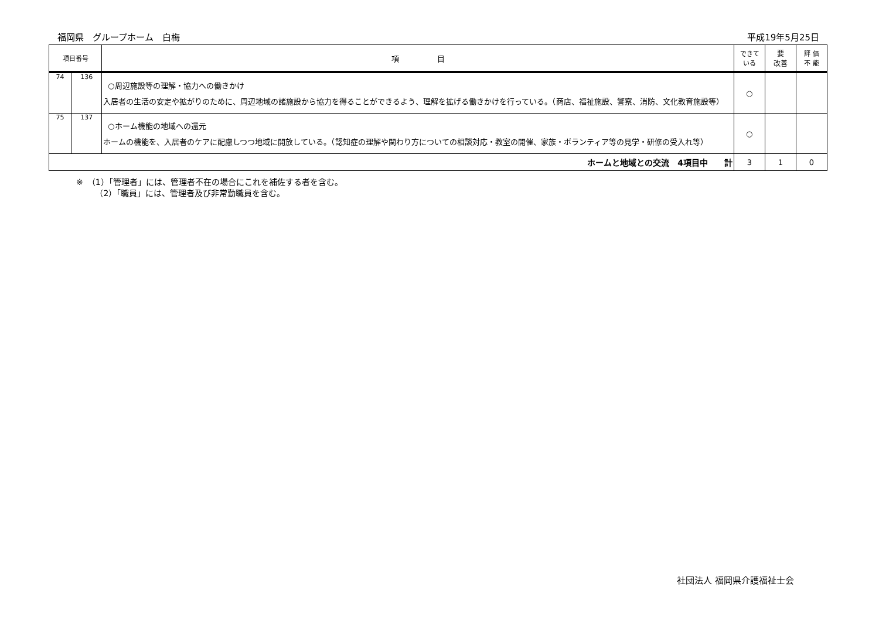福岡県　グループホーム　白梅 平成19年5月25日
| 項目番号 | | 項 目 | できて いる | 要 改善 | 評 価 不 能 |
| --- | --- | --- | --- | --- | --- |
| 74 | 136 | ○周辺施設等の理解・協力への働きかけ 入居者の生活の安定や拡がりのために、周辺地域の諸施設から協力を得ることができるよう、理解を拡げる働きかけを行っている。（商店、福祉施設、警察、消防、文化教育施設等） | ○ | | |
| 75 | 137 | ○ホーム機能の地域への還元 ホームの機能を、入居者のケアに配慮しつつ地域に開放している。（認知症の理解や関わり方についての相談対応・教室の開催、家族・ボランティア等の見学・研修の受入れ等） | ○ | | |
| ホームと地域との交流 4項目中 計 | | | 3 | 1 | 0 |
※　（1）「管理者」には、管理者不在の場合にこれを補佐する者を含む。
　　 （2）「職員」には、管理者及び非常勤職員を含む。
社団法人 福岡県介護福祉士会